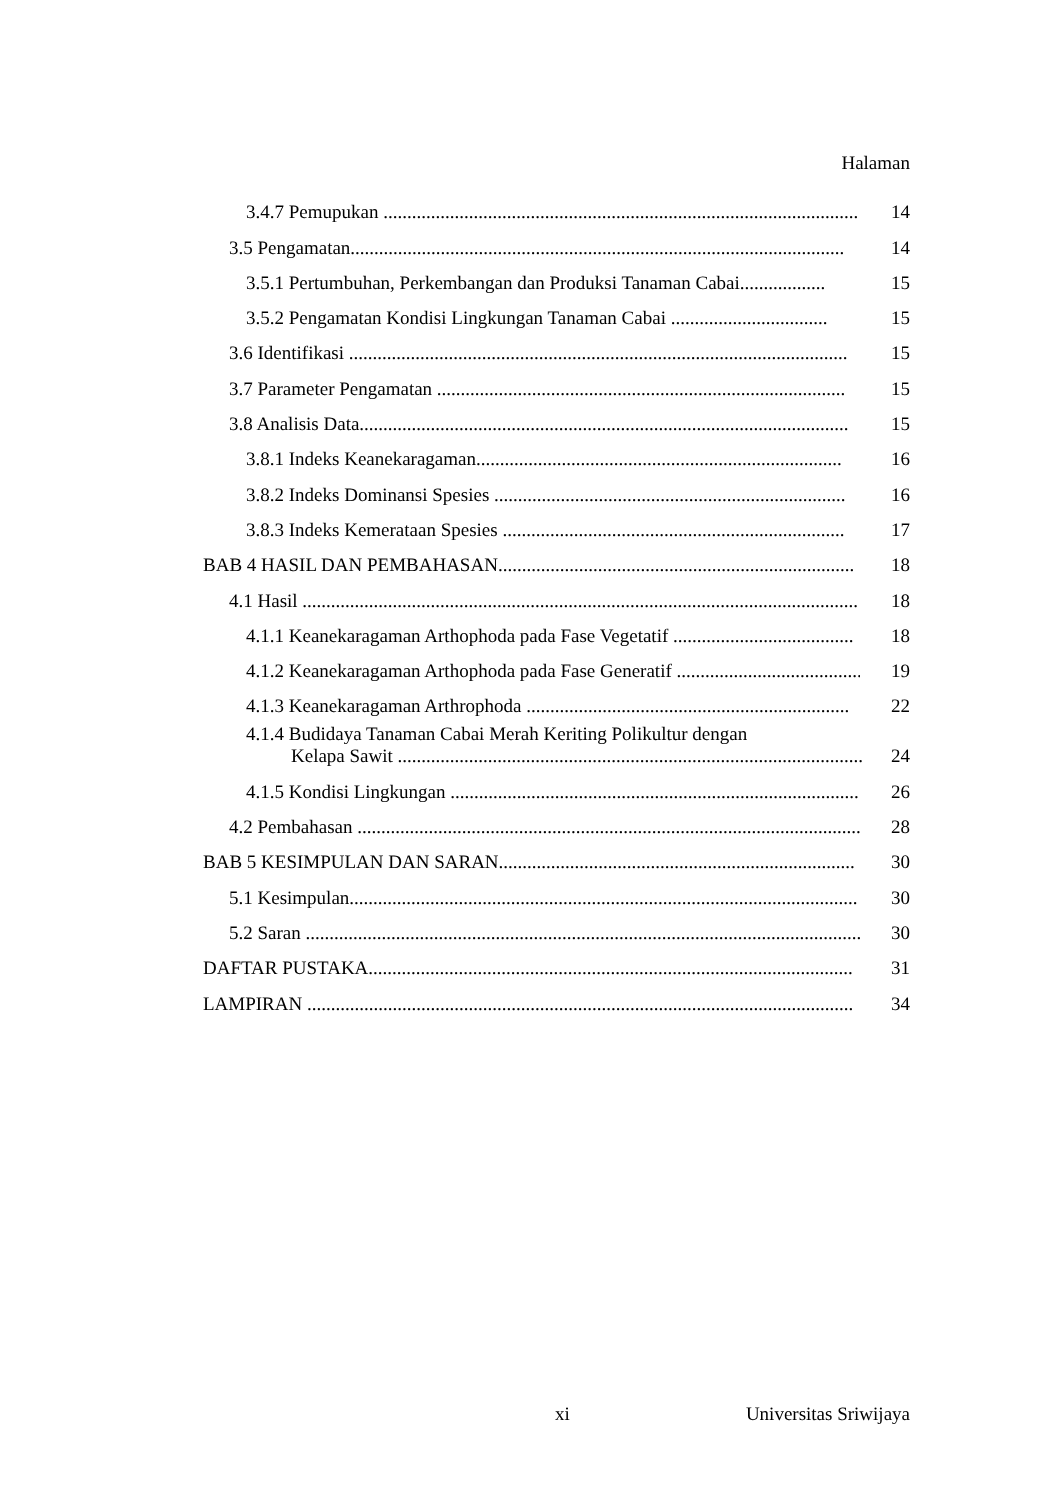Halaman
3.4.7 Pemupukan ....................................................................................................
14
3.5 Pengamatan........................................................................................................
14
3.5.1 Pertumbuhan, Perkembangan dan Produksi Tanaman Cabai..................
15
3.5.2 Pengamatan Kondisi Lingkungan Tanaman Cabai .................................
15
3.6 Identifikasi .........................................................................................................
15
3.7 Parameter Pengamatan ......................................................................................
15
3.8 Analisis Data.......................................................................................................
15
3.8.1 Indeks Keanekaragaman.............................................................................
16
3.8.2 Indeks Dominansi Spesies ..........................................................................
16
3.8.3 Indeks Kemerataan Spesies ........................................................................
17
BAB 4 HASIL DAN PEMBAHASAN...........................................................................
18
4.1 Hasil .....................................................................................................................
18
4.1.1 Keanekaragaman Arthophoda pada Fase Vegetatif ......................................
18
4.1.2 Keanekaragaman Arthophoda pada Fase Generatif .......................................
19
4.1.3 Keanekaragaman Arthrophoda ....................................................................
22
4.1.4 Budidaya Tanaman Cabai Merah Keriting Polikultur dengan
Kelapa Sawit ..................................................................................................
24
4.1.5 Kondisi Lingkungan ......................................................................................
26
4.2 Pembahasan ..........................................................................................................
28
BAB 5 KESIMPULAN DAN SARAN...........................................................................
30
5.1 Kesimpulan...........................................................................................................
30
5.2 Saran .....................................................................................................................
30
DAFTAR PUSTAKA......................................................................................................
31
LAMPIRAN ...................................................................................................................
34
xi Universitas Sriwijaya